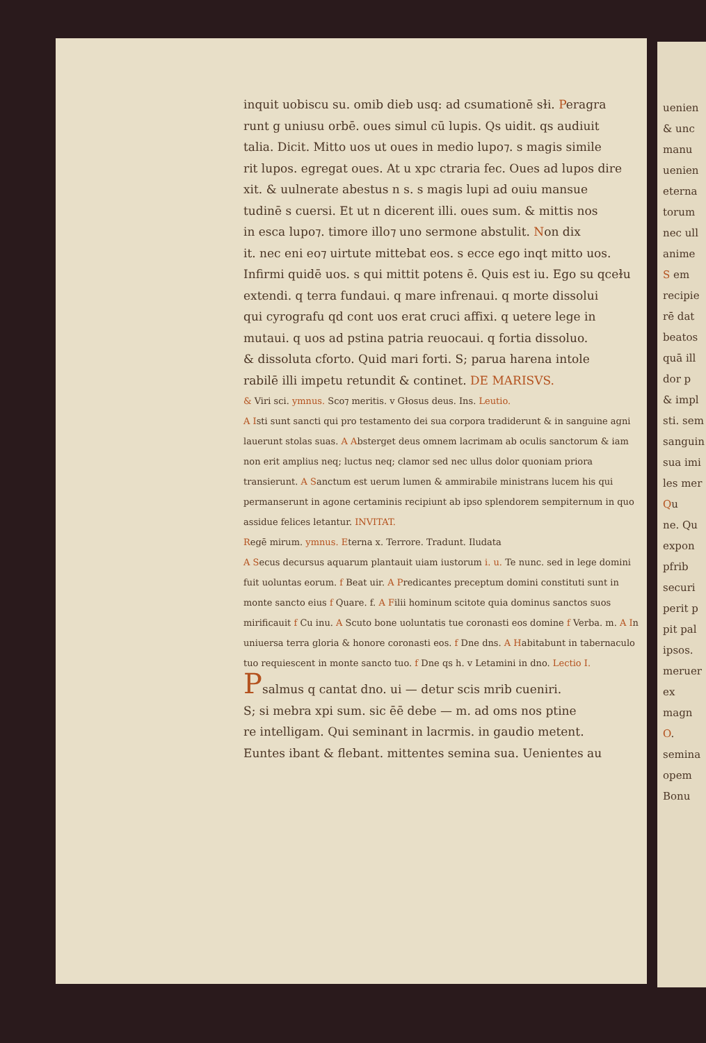inquit uobiscu su. omib dieb usq: ad csumationē sɫi. Peragra
runt g uniusu orbē. oues simul cū lupis. Qs uidit. qs audiuit
talia. Dicit. Mitto uos ut oues in medio lupo⁊. s magis simile
rit lupos. egregat oues. At u xpc ctraria fec. Oues ad lupos dire
xit. & uulnerate abestus n s. s magis lupi ad ouiu mansue
tudinē s cuersi. Et ut n dicerent illi. oues sum. & mittis nos
in esca lupo⁊. timore illo⁊ uno sermone abstulit. Non dix
it. nec eni eo⁊ uirtute mittebat eos. s ecce ego inqt mitto uos.
Infirmi quidē uos. s qui mittit potens ē. Quis est iu. Ego su qceɫu
extendi. q terra fundaui. q mare infrenaui. q morte dissolui
qui cyrografu qd cont uos erat cruci affixi. q uetere lege in
mutaui. q uos ad pstina patria reuocaui. q fortia dissoluo.
& dissoluta cforto. Quid mari forti. S; parua harena intole
rabilē illi impetu retundit & continet. DE MARISVS.
& Viri sci. ymnus. Sco⁊ meritis. v Gɫosus deus. Ins. Leutio.
A Isti sunt sancti qui pro testamento dei sua corpora tradiderunt & in sanguine agni lauerunt stolas suas. A Absterget deus omnem lacrimam ab oculis sanctorum & iam non erit amplius neq; luctus neq; clamor sed nec ullus dolor quoniam priora transierunt. A Sanctum est uerum lumen & ammirabile ministrans lucem his qui permanserunt in agone certaminis recipiunt ab ipso splendorem sempiternum in quo assidue felices letantur. INVITAT.
Regē mirum. ymnus. Eterna x. Terrore. Tradunt. Iludata
A Secus decursus aquarum plantauit uiam iustorum i. u. Te nunc. sed in lege domini fuit uoluntas eorum. f Beat uir. A Predicantes preceptum domini constituti sunt in monte sancto eius f Quare. f. A Filii hominum scitote quia dominus sanctos suos mirificauit f Cu inu. A Scuto bone uoluntatis tue coronasti eos domine f Verba. m. A In uniuersa terra gloria & honore coronasti eos. f Dne dns. A Habitabunt in tabernaculo tuo requiescent in monte sancto tuo. f Dne qs h. v Letamini in dno. Lectio I.
Psalmus q cantat dno. ui — detur scis mrib cueniri.
S; si mebra xpi sum. sic ēē debe — m. ad oms nos ptine
re intelligam. Qui seminant in lacrmis. in gaudio metent.
Euntes ibant & flebant. mittentes semina sua. Uenientes au
uenien
& unc
manu
uenien
eterna
torum
nec ull
anime
S em
recipie
rē dat
beatos
quā ill
dor p
& impl
sti. sem
sanguin
sua imi
les mer
Qu
ne. Qu
expon
pfrib
securi
perit p
pit pal
ipsos.
meruer
ex magn
O.
semina
opem
Bonu